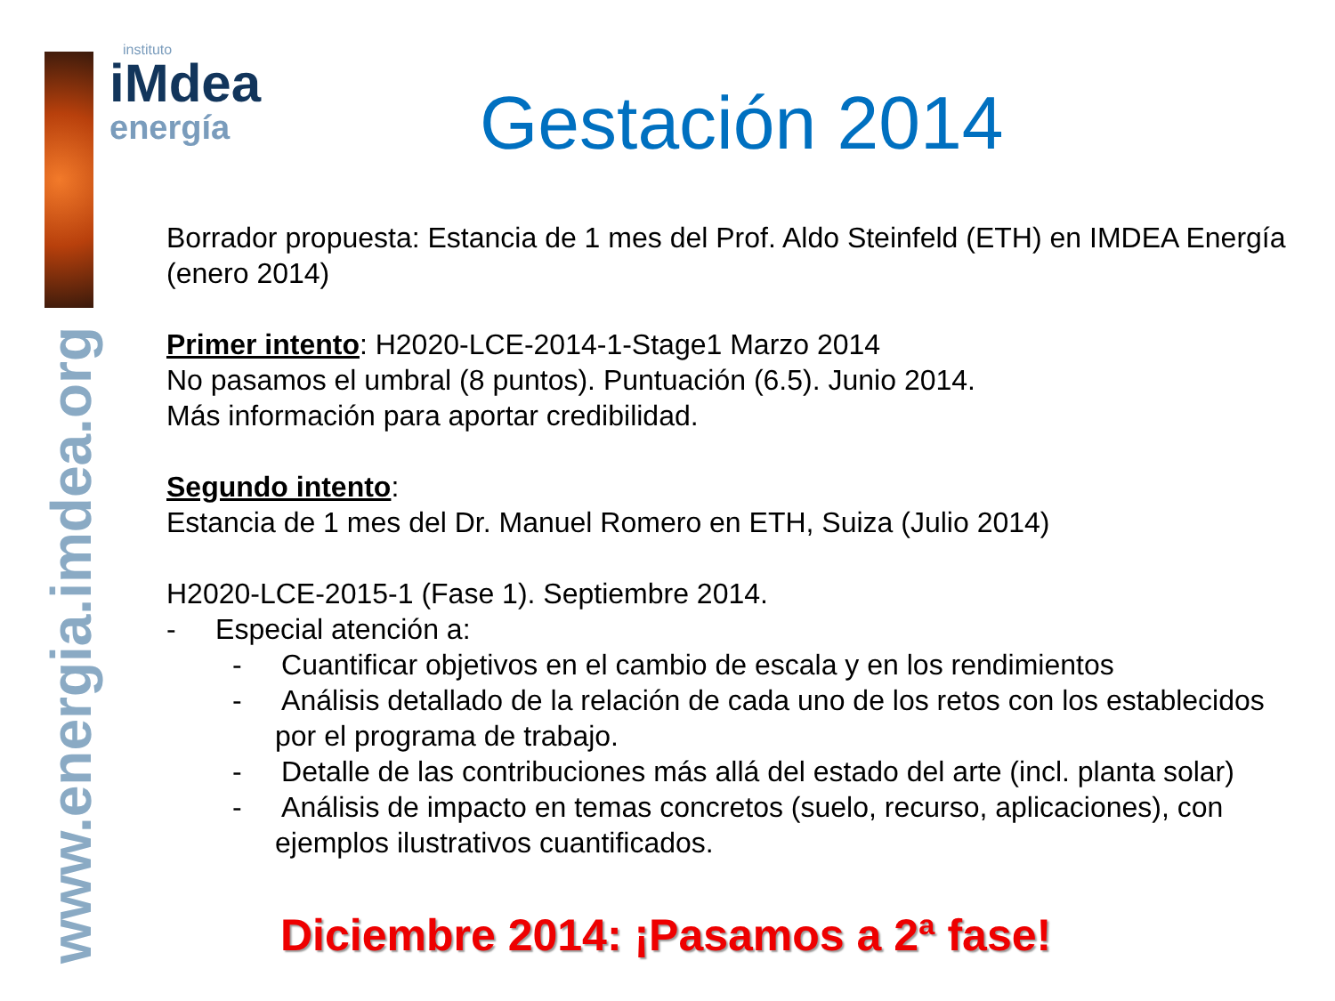www.energia.imdea.org
instituto
iMdea
energía
Gestación 2014
Borrador propuesta: Estancia de 1 mes del Prof. Aldo Steinfeld (ETH) en IMDEA Energía (enero 2014)
Primer intento: H2020-LCE-2014-1-Stage1 Marzo 2014
No pasamos el umbral (8 puntos). Puntuación (6.5). Junio 2014.
Más información para aportar credibilidad.
Segundo intento:
Estancia de 1 mes del Dr. Manuel Romero en ETH, Suiza (Julio 2014)
H2020-LCE-2015-1 (Fase 1). Septiembre 2014.
- Especial atención a:
- Cuantificar objetivos en el cambio de escala y en los rendimientos
- Análisis detallado de la relación de cada uno de los retos con los establecidos por el programa de trabajo.
- Detalle de las contribuciones más allá del estado del arte (incl. planta solar)
- Análisis de impacto en temas concretos (suelo, recurso, aplicaciones), con ejemplos ilustrativos cuantificados.
Diciembre 2014: ¡Pasamos a 2ª fase!